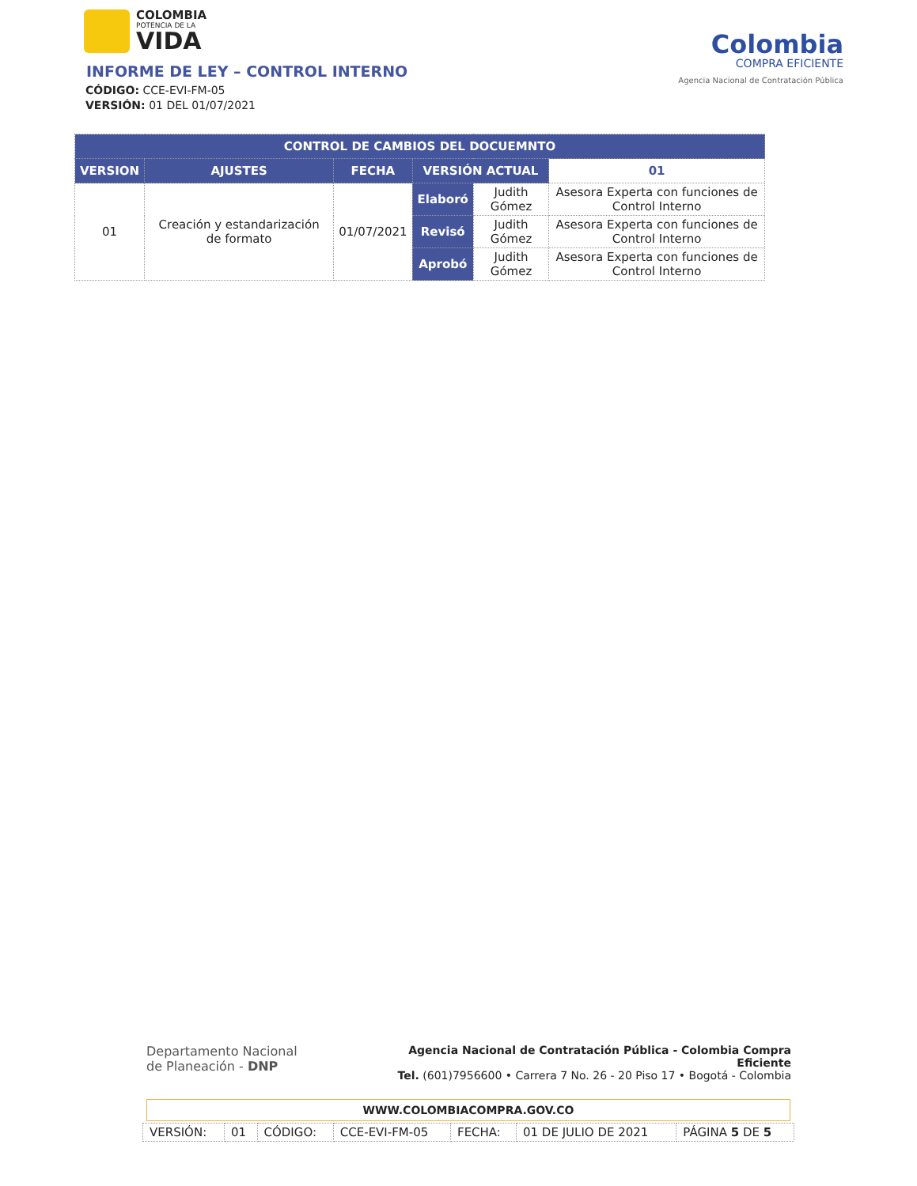COLOMBIA
POTENCIA DE LA
VIDA
INFORME DE LEY – CONTROL INTERNO
CÓDIGO: CCE-EVI-FM-05
VERSIÓN: 01 DEL 01/07/2021
Colombia
COMPRA EFICIENTE
Agencia Nacional de Contratación Pública
| CONTROL DE CAMBIOS DEL DOCUEMNTO | | | | | |
| --- | --- | --- | --- | --- | --- |
| VERSION | AJUSTES | FECHA | VERSIÓN ACTUAL | | 01 |
| 01 | Creación y estandarización de formato | 01/07/2021 | Elaboró | Judith Gómez | Asesora Experta con funciones de Control Interno |
| | | | Revisó | Judith Gómez | Asesora Experta con funciones de Control Interno |
| | | | Aprobó | Judith Gómez | Asesora Experta con funciones de Control Interno |
Departamento Nacional
de Planeación - DNP
Agencia Nacional de Contratación Pública - Colombia Compra Eficiente
Tel. (601)7956600 • Carrera 7 No. 26 - 20 Piso 17 • Bogotá - Colombia
WWW.COLOMBIACOMPRA.GOV.CO
| VERSIÓN: | 01 | CÓDIGO: | CCE-EVI-FM-05 | FECHA: | 01 DE JULIO DE 2021 | PÁGINA 5 DE 5 |